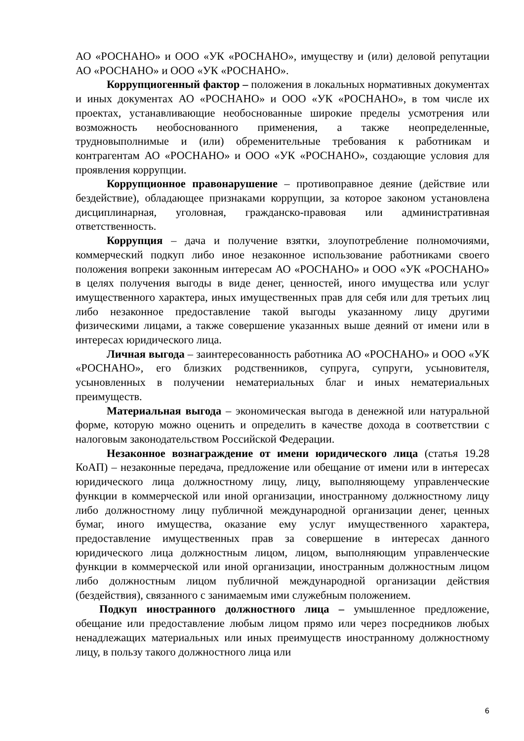АО «РОСНАНО» и ООО «УК «РОСНАНО», имуществу и (или) деловой репутации АО «РОСНАНО» и ООО «УК «РОСНАНО».
Коррупциогенный фактор – положения в локальных нормативных документах и иных документах АО «РОСНАНО» и ООО «УК «РОСНАНО», в том числе их проектах, устанавливающие необоснованные широкие пределы усмотрения или возможность необоснованного применения, а также неопределенные, трудновыполнимые и (или) обременительные требования к работникам и контрагентам АО «РОСНАНО» и ООО «УК «РОСНАНО», создающие условия для проявления коррупции.
Коррупционное правонарушение – противоправное деяние (действие или бездействие), обладающее признаками коррупции, за которое законом установлена дисциплинарная, уголовная, гражданско-правовая или административная ответственность.
Коррупция – дача и получение взятки, злоупотребление полномочиями, коммерческий подкуп либо иное незаконное использование работниками своего положения вопреки законным интересам АО «РОСНАНО» и ООО «УК «РОСНАНО» в целях получения выгоды в виде денег, ценностей, иного имущества или услуг имущественного характера, иных имущественных прав для себя или для третьих лиц либо незаконное предоставление такой выгоды указанному лицу другими физическими лицами, а также совершение указанных выше деяний от имени или в интересах юридического лица.
Личная выгода – заинтересованность работника АО «РОСНАНО» и ООО «УК «РОСНАНО», его близких родственников, супруга, супруги, усыновителя, усыновленных в получении нематериальных благ и иных нематериальных преимуществ.
Материальная выгода – экономическая выгода в денежной или натуральной форме, которую можно оценить и определить в качестве дохода в соответствии с налоговым законодательством Российской Федерации.
Незаконное вознаграждение от имени юридического лица (статья 19.28 КоАП) – незаконные передача, предложение или обещание от имени или в интересах юридического лица должностному лицу, лицу, выполняющему управленческие функции в коммерческой или иной организации, иностранному должностному лицу либо должностному лицу публичной международной организации денег, ценных бумаг, иного имущества, оказание ему услуг имущественного характера, предоставление имущественных прав за совершение в интересах данного юридического лица должностным лицом, лицом, выполняющим управленческие функции в коммерческой или иной организации, иностранным должностным лицом либо должностным лицом публичной международной организации действия (бездействия), связанного с занимаемым ими служебным положением.
Подкуп иностранного должностного лица – умышленное предложение, обещание или предоставление любым лицом прямо или через посредников любых ненадлежащих материальных или иных преимуществ иностранному должностному лицу, в пользу такого должностного лица или
6